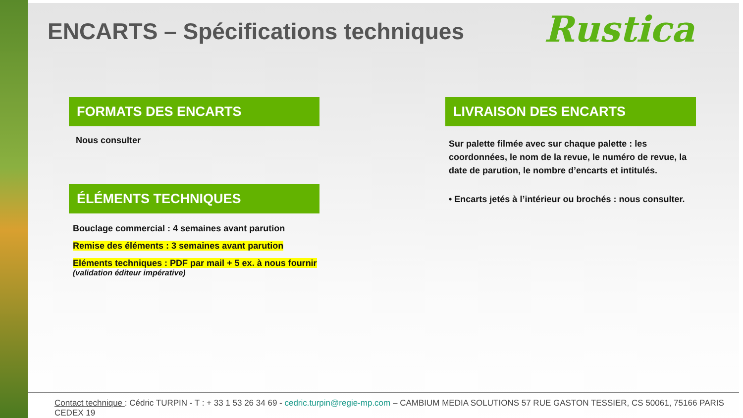ENCARTS – Spécifications techniques
Rustica
FORMATS DES ENCARTS
Nous consulter
ÉLÉMENTS TECHNIQUES
Bouclage commercial : 4 semaines avant parution
Remise des éléments : 3 semaines avant parution
Eléments techniques : PDF par mail + 5 ex. à nous fournir
(validation éditeur impérative)
LIVRAISON DES ENCARTS
Sur palette filmée avec sur chaque palette : les coordonnées, le nom de la revue, le numéro de revue, la date de parution, le nombre d’encarts et intitulés.
• Encarts jetés à l’intérieur ou brochés : nous consulter.
Contact technique : Cédric TURPIN - T : + 33 1 53 26 34 69 - cedric.turpin@regie-mp.com – CAMBIUM MEDIA SOLUTIONS 57 RUE GASTON TESSIER, CS 50061, 75166 PARIS CEDEX 19